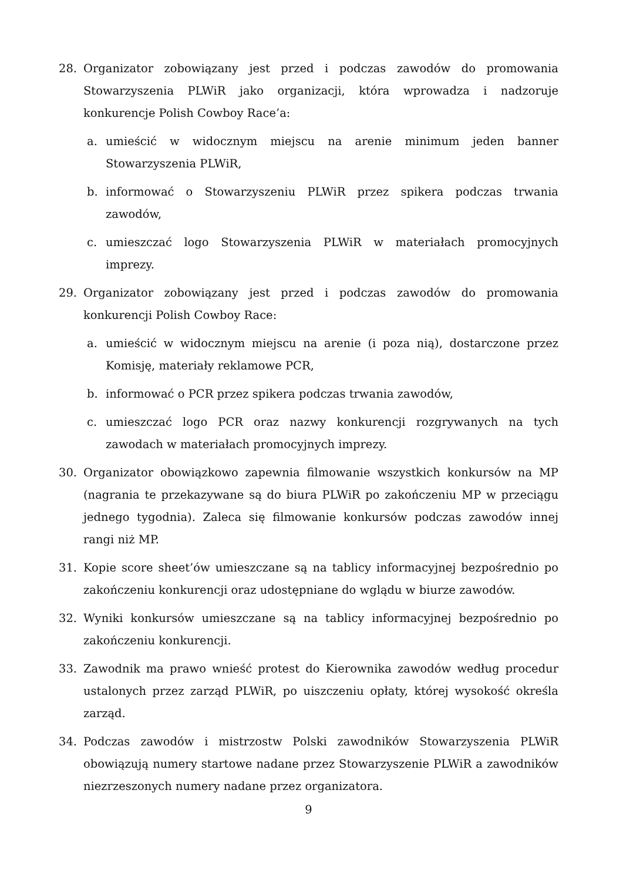28. Organizator zobowiązany jest przed i podczas zawodów do promowania Stowarzyszenia PLWiR jako organizacji, która wprowadza i nadzoruje konkurencje Polish Cowboy Race’a:
a. umieścić w widocznym miejscu na arenie minimum jeden banner Stowarzyszenia PLWiR,
b. informować o Stowarzyszeniu PLWiR przez spikera podczas trwania zawodów,
c. umieszczać logo Stowarzyszenia PLWiR w materiałach promocyjnych imprezy.
29. Organizator zobowiązany jest przed i podczas zawodów do promowania konkurencji Polish Cowboy Race:
a. umieścić w widocznym miejscu na arenie (i poza nią), dostarczone przez Komisję, materiały reklamowe PCR,
b. informować o PCR przez spikera podczas trwania zawodów,
c. umieszczać logo PCR oraz nazwy konkurencji rozgrywanych na tych zawodach w materiałach promocyjnych imprezy.
30. Organizator obowiązkowo zapewnia filmowanie wszystkich konkursów na MP (nagrania te przekazywane są do biura PLWiR po zakończeniu MP w przeciągu jednego tygodnia). Zaleca się filmowanie konkursów podczas zawodów innej rangi niż MP.
31. Kopie score sheet’ów umieszczane są na tablicy informacyjnej bezpośrednio po zakończeniu konkurencji oraz udostępniane do wglądu w biurze zawodów.
32. Wyniki konkursów umieszczane są na tablicy informacyjnej bezpośrednio po zakończeniu konkurencji.
33. Zawodnik ma prawo wnieść protest do Kierownika zawodów według procedur ustalonych przez zarząd PLWiR, po uiszczeniu opłaty, której wysokość określa zarząd.
34. Podczas zawodów i mistrzostw Polski zawodników Stowarzyszenia PLWiR obowiązują numery startowe nadane przez Stowarzyszenie PLWiR a zawodników niezrzeszonych numery nadane przez organizatora.
9